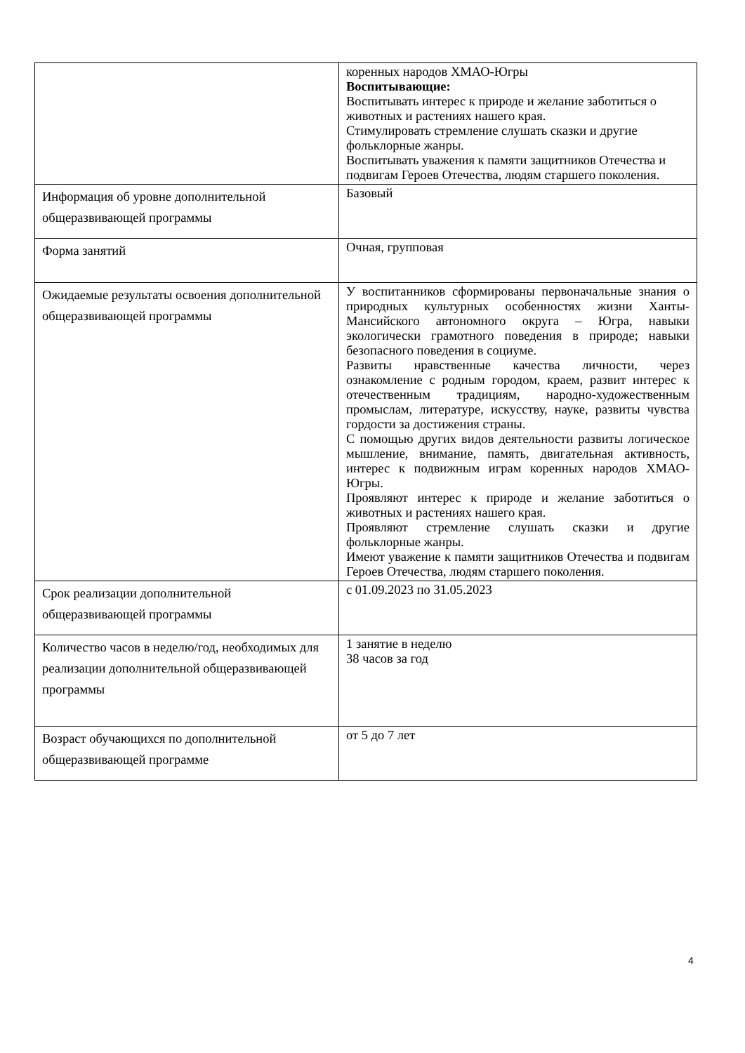| | коренных народов ХМАО-Югры Воспитывающие: Воспитывать интерес к природе и желание заботиться о животных и растениях нашего края. Стимулировать стремление слушать сказки и другие фольклорные жанры. Воспитывать уважения к памяти защитников Отечества и подвигам Героев Отечества, людям старшего поколения. |
| Информация об уровне дополнительной общеразвивающей программы | Базовый |
| Форма занятий | Очная, групповая |
| Ожидаемые результаты освоения дополнительной общеразвивающей программы | У воспитанников сформированы первоначальные знания о природных культурных особенностях жизни Ханты-Мансийского автономного округа – Югра, навыки экологически грамотного поведения в природе; навыки безопасного поведения в социуме. Развиты нравственные качества личности, через ознакомление с родным городом, краем, развит интерес к отечественным традициям, народно-художественным промыслам, литературе, искусству, науке, развиты чувства гордости за достижения страны. С помощью других видов деятельности развиты логическое мышление, внимание, память, двигательная активность, интерес к подвижным играм коренных народов ХМАО-Югры. Проявляют интерес к природе и желание заботиться о животных и растениях нашего края. Проявляют стремление слушать сказки и другие фольклорные жанры. Имеют уважение к памяти защитников Отечества и подвигам Героев Отечества, людям старшего поколения. |
| Срок реализации дополнительной общеразвивающей программы | с 01.09.2023 по 31.05.2023 |
| Количество часов в неделю/год, необходимых для реализации дополнительной общеразвивающей программы | 1 занятие в неделю 38 часов за год |
| Возраст обучающихся по дополнительной общеразвивающей программе | от 5 до 7 лет |
4